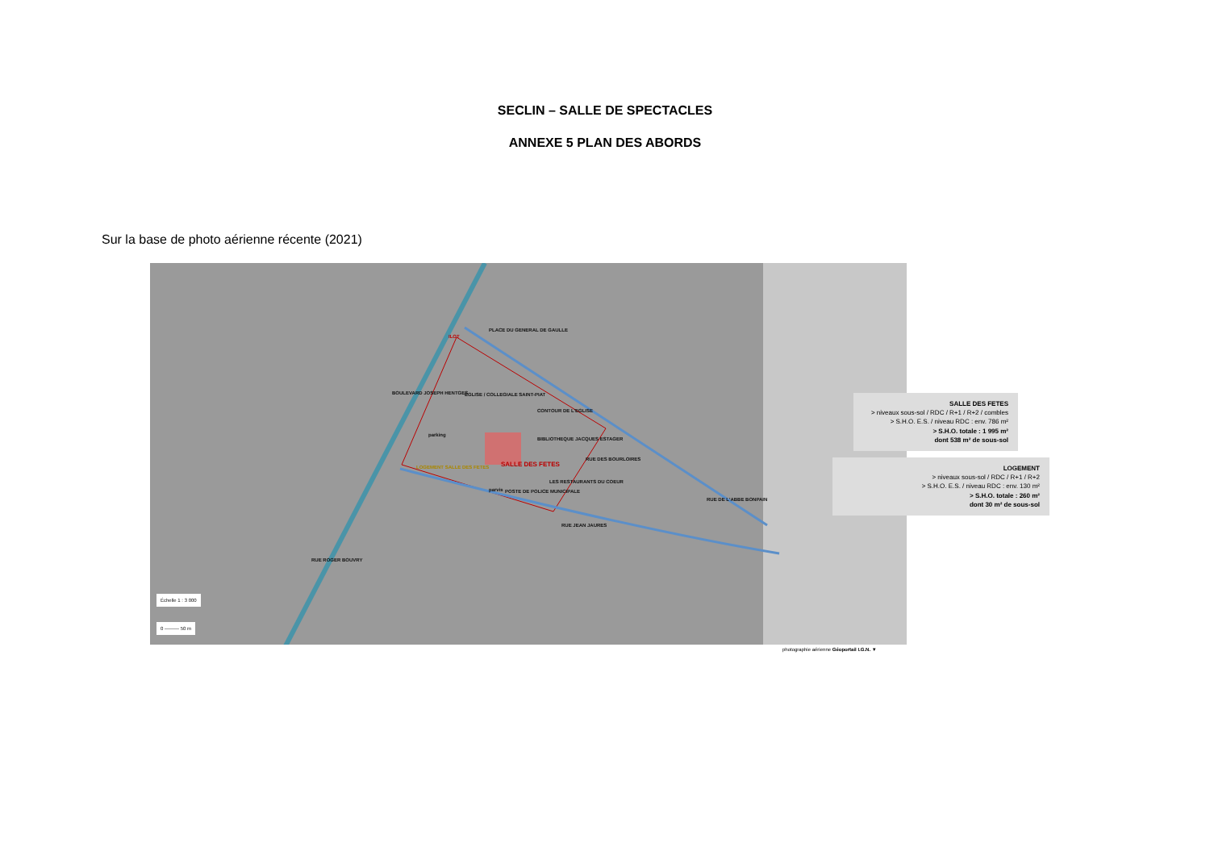SECLIN – SALLE DE SPECTACLES
ANNEXE 5 PLAN DES ABORDS
Sur la base de photo aérienne récente (2021)
PLACE DU GENERAL DE GAULLE
BOULEVARD JOSEPH HENTGES EGLISE / COLLEGIALE SAINT-PIAT
CONTOUR DE L'EGLISE
parking
BIBLIOTHEQUE JACQUES ESTAGER
SALLE DES FETES LOGEMENT SALLE DES FETES
RUE DES BOURLOIRES
LES RESTAURANTS DU COEUR
POSTE DE POLICE MUNICIPALE parvis
ILOT
RUE DE L'ABBE BONPAIN
RUE JEAN JAURES
RUE ROGER BOUVRY
Échelle 1 : 3 000
0 ——— 50 m
SALLE DES FETES
> niveaux sous-sol / RDC / R+1 / R+2 / combles
> S.H.O. E.S. / niveau RDC : env. 786 m²
> S.H.O. totale : 1 995 m²
dont 538 m² de sous-sol
LOGEMENT
> niveaux sous-sol / RDC / R+1 / R+2
> S.H.O. E.S. / niveau RDC : env. 130 m²
> S.H.O. totale : 260 m²
dont 30 m² de sous-sol
photographie aérienne Géoportail I.G.N. ▼